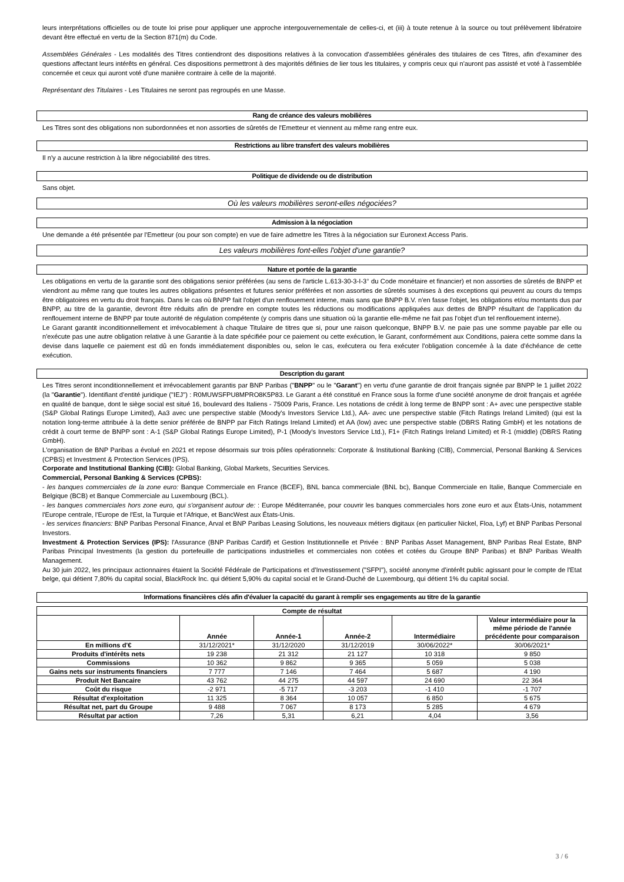leurs interprétations officielles ou de toute loi prise pour appliquer une approche intergouvernementale de celles-ci, et (iii) à toute retenue à la source ou tout prélèvement libératoire devant être effectué en vertu de la Section 871(m) du Code.
Assemblées Générales - Les modalités des Titres contiendront des dispositions relatives à la convocation d'assemblées générales des titulaires de ces Titres, afin d'examiner des questions affectant leurs intérêts en général. Ces dispositions permettront à des majorités définies de lier tous les titulaires, y compris ceux qui n'auront pas assisté et voté à l'assemblée concernée et ceux qui auront voté d'une manière contraire à celle de la majorité.
Représentant des Titulaires - Les Titulaires ne seront pas regroupés en une Masse.
Rang de créance des valeurs mobilières
Les Titres sont des obligations non subordonnées et non assorties de sûretés de l'Emetteur et viennent au même rang entre eux.
Restrictions au libre transfert des valeurs mobilières
Il n'y a aucune restriction à la libre négociabilité des titres.
Politique de dividende ou de distribution
Sans objet.
Où les valeurs mobilières seront-elles négociées?
Admission à la négociation
Une demande a été présentée par l'Emetteur (ou pour son compte) en vue de faire admettre les Titres à la négociation sur Euronext Access Paris.
Les valeurs mobilières font-elles l'objet d'une garantie?
Nature et portée de la garantie
Les obligations en vertu de la garantie sont des obligations senior préférées (au sens de l'article L.613-30-3-I-3° du Code monétaire et financier) et non assorties de sûretés de BNPP et viendront au même rang que toutes les autres obligations présentes et futures senior préférées et non assorties de sûretés soumises à des exceptions qui peuvent au cours du temps être obligatoires en vertu du droit français. Dans le cas où BNPP fait l'objet d'un renflouement interne, mais sans que BNPP B.V. n'en fasse l'objet, les obligations et/ou montants dus par BNPP, au titre de la garantie, devront être réduits afin de prendre en compte toutes les réductions ou modifications appliquées aux dettes de BNPP résultant de l'application du renflouement interne de BNPP par toute autorité de régulation compétente (y compris dans une situation où la garantie elle-même ne fait pas l'objet d'un tel renflouement interne).
Le Garant garantit inconditionnellement et irrévocablement à chaque Titulaire de titres que si, pour une raison quelconque, BNPP B.V. ne paie pas une somme payable par elle ou n'exécute pas une autre obligation relative à une Garantie à la date spécifiée pour ce paiement ou cette exécution, le Garant, conformément aux Conditions, paiera cette somme dans la devise dans laquelle ce paiement est dû en fonds immédiatement disponibles ou, selon le cas, exécutera ou fera exécuter l'obligation concernée à la date d'échéance de cette exécution.
Description du garant
Les Titres seront inconditionnellement et irrévocablement garantis par BNP Paribas ("BNPP" ou le "Garant") en vertu d'une garantie de droit français signée par BNPP le 1 juillet 2022 (la "Garantie"). Identifiant d'entité juridique ("IEJ") : R0MUWSFPU8MPRO8K5P83. Le Garant a été constitué en France sous la forme d'une société anonyme de droit français et agréée en qualité de banque, dont le siège social est situé 16, boulevard des Italiens - 75009 Paris, France. Les notations de crédit à long terme de BNPP sont : A+ avec une perspective stable (S&P Global Ratings Europe Limited), Aa3 avec une perspective stable (Moody's Investors Service Ltd.), AA- avec une perspective stable (Fitch Ratings Ireland Limited) (qui est la notation long-terme attribuée à la dette senior préférée de BNPP par Fitch Ratings Ireland Limited) et AA (low) avec une perspective stable (DBRS Rating GmbH) et les notations de crédit à court terme de BNPP sont : A-1 (S&P Global Ratings Europe Limited), P-1 (Moody's Investors Service Ltd.), F1+ (Fitch Ratings Ireland Limited) et R-1 (middle) (DBRS Rating GmbH).
L'organisation de BNP Paribas a évolué en 2021 et repose désormais sur trois pôles opérationnels: Corporate & Institutional Banking (CIB), Commercial, Personal Banking & Services (CPBS) et Investment & Protection Services (IPS).
Corporate and Institutional Banking (CIB): Global Banking, Global Markets, Securities Services.
Commercial, Personal Banking & Services (CPBS):
- les banques commerciales de la zone euro: Banque Commerciale en France (BCEF), BNL banca commerciale (BNL bc), Banque Commerciale en Italie, Banque Commerciale en Belgique (BCB) et Banque Commerciale au Luxembourg (BCL).
- les banques commerciales hors zone euro, qui s'organisent autour de: : Europe Méditerranée, pour couvrir les banques commerciales hors zone euro et aux États-Unis, notamment l'Europe centrale, l'Europe de l'Est, la Turquie et l'Afrique, et BancWest aux États-Unis.
- les services financiers: BNP Paribas Personal Finance, Arval et BNP Paribas Leasing Solutions, les nouveaux métiers digitaux (en particulier Nickel, Floa, Lyf) et BNP Paribas Personal Investors.
Investment & Protection Services (IPS): l'Assurance (BNP Paribas Cardif) et Gestion Institutionnelle et Privée : BNP Paribas Asset Management, BNP Paribas Real Estate, BNP Paribas Principal Investments (la gestion du portefeuille de participations industrielles et commerciales non cotées et cotées du Groupe BNP Paribas) et BNP Paribas Wealth Management.
Au 30 juin 2022, les principaux actionnaires étaient la Société Fédérale de Participations et d'Investissement ("SFPI"), société anonyme d'intérêt public agissant pour le compte de l'Etat belge, qui détient 7,80% du capital social, BlackRock Inc. qui détient 5,90% du capital social et le Grand-Duché de Luxembourg, qui détient 1% du capital social.
Informations financières clés afin d'évaluer la capacité du garant à remplir ses engagements au titre de la garantie
| Compte de résultat | | | | | |
| --- | --- | --- | --- | --- | --- |
| | Année | Année-1 | Année-2 | Intermédiaire | Valeur intermédiaire pour la même période de l'année précédente pour comparaison |
| En millions d'€ | 31/12/2021* | 31/12/2020 | 31/12/2019 | 30/06/2022* | 30/06/2021* |
| Produits d'intérêts nets | 19 238 | 21 312 | 21 127 | 10 318 | 9 850 |
| Commissions | 10 362 | 9 862 | 9 365 | 5 059 | 5 038 |
| Gains nets sur instruments financiers | 7 777 | 7 146 | 7 464 | 5 687 | 4 190 |
| Produit Net Bancaire | 43 762 | 44 275 | 44 597 | 24 690 | 22 364 |
| Coût du risque | -2 971 | -5 717 | -3 203 | -1 410 | -1 707 |
| Résultat d'exploitation | 11 325 | 8 364 | 10 057 | 6 850 | 5 675 |
| Résultat net, part du Groupe | 9 488 | 7 067 | 8 173 | 5 285 | 4 679 |
| Résultat par action | 7,26 | 5,31 | 6,21 | 4,04 | 3,56 |
3 / 6